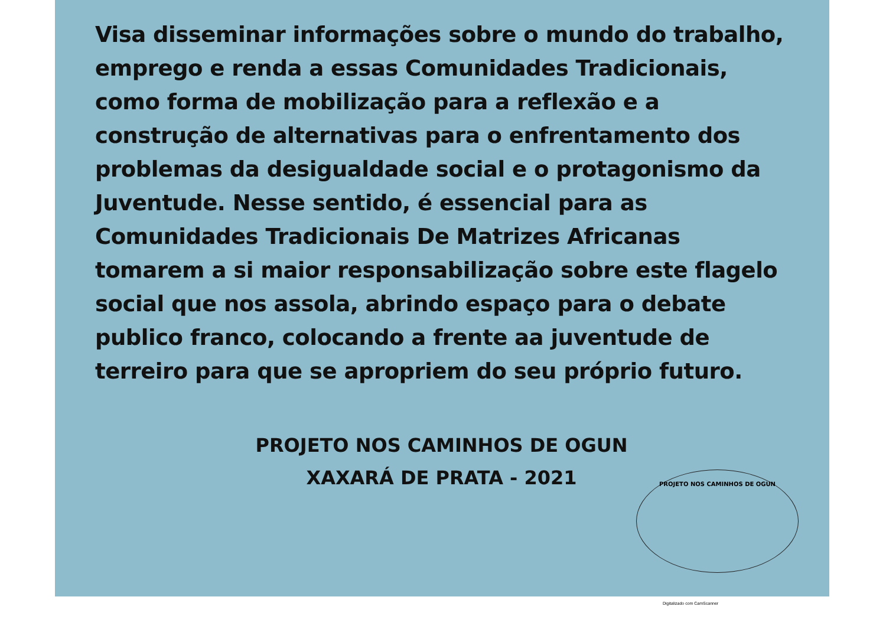Visa disseminar informações sobre o mundo do trabalho, emprego e renda a essas Comunidades Tradicionais, como forma de mobilização para a reflexão e a construção de alternativas para o enfrentamento dos problemas da desigualdade social e o protagonismo da Juventude. Nesse sentido, é essencial para as Comunidades Tradicionais De Matrizes Africanas tomarem a si maior responsabilização sobre este flagelo social que nos assola, abrindo espaço para o debate publico franco, colocando a frente aa juventude de terreiro para que se apropriem do seu próprio futuro.
PROJETO NOS CAMINHOS DE OGUN
XAXARÁ DE PRATA - 2021
PROJETO NOS CAMINHOS DE OGUN
Digitalizado com CamScanner